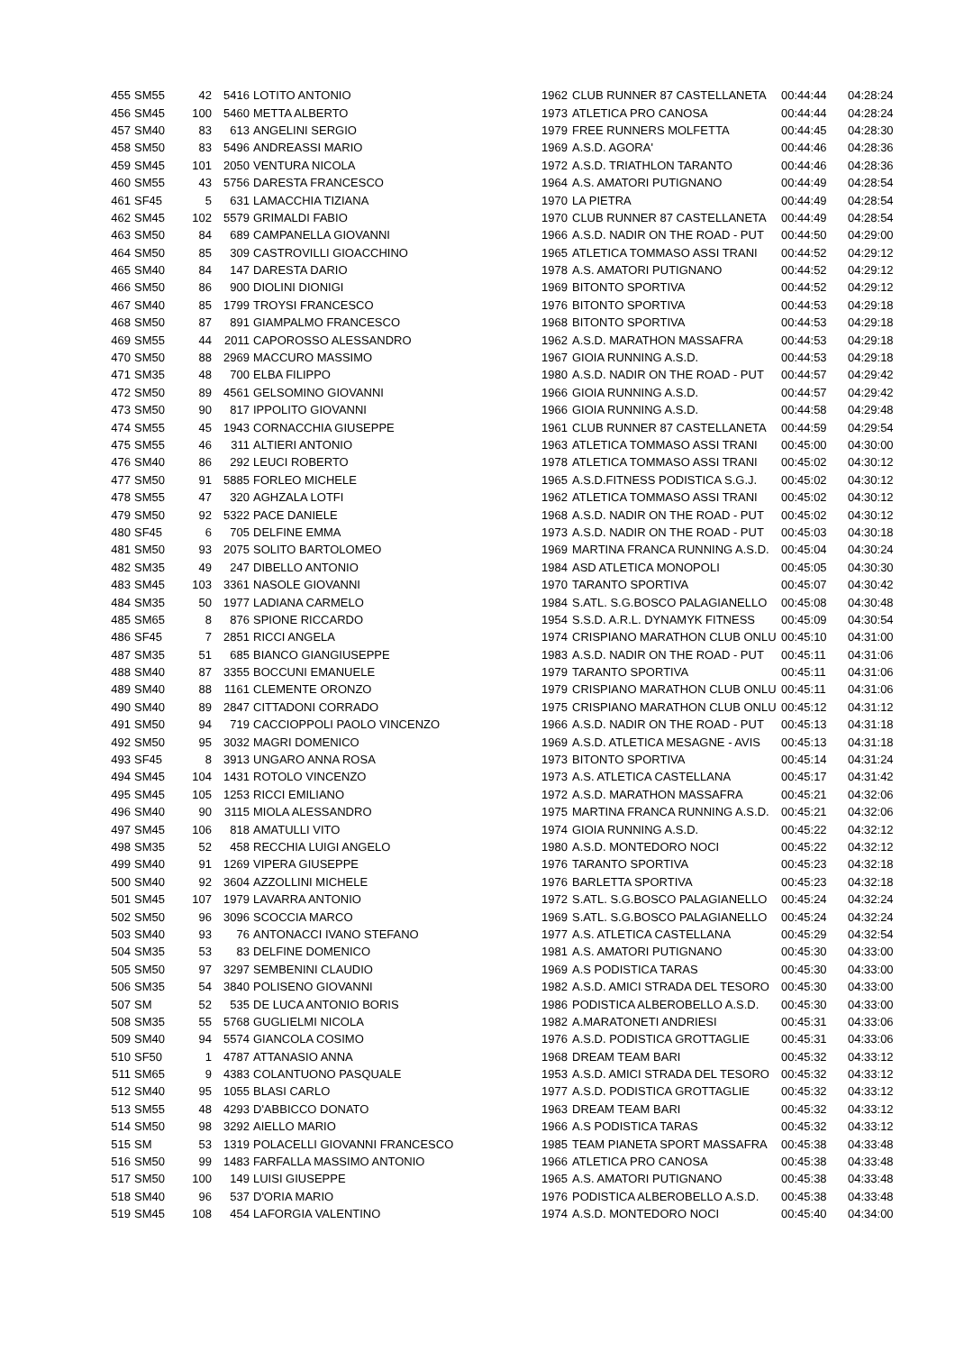| 455 | SM55 | 42 | 5416 | LOTITO ANTONIO | 1962 | CLUB RUNNER 87 CASTELLANETA | 00:44:44 | 04:28:24 |
| 456 | SM45 | 100 | 5460 | METTA ALBERTO | 1973 | ATLETICA PRO CANOSA | 00:44:44 | 04:28:24 |
| 457 | SM40 | 83 | 613 | ANGELINI SERGIO | 1979 | FREE RUNNERS MOLFETTA | 00:44:45 | 04:28:30 |
| 458 | SM50 | 83 | 5496 | ANDREASSI MARIO | 1969 | A.S.D. AGORA' | 00:44:46 | 04:28:36 |
| 459 | SM45 | 101 | 2050 | VENTURA NICOLA | 1972 | A.S.D. TRIATHLON TARANTO | 00:44:46 | 04:28:36 |
| 460 | SM55 | 43 | 5756 | DARESTA FRANCESCO | 1964 | A.S. AMATORI PUTIGNANO | 00:44:49 | 04:28:54 |
| 461 | SF45 | 5 | 631 | LAMACCHIA TIZIANA | 1970 | LA PIETRA | 00:44:49 | 04:28:54 |
| 462 | SM45 | 102 | 5579 | GRIMALDI FABIO | 1970 | CLUB RUNNER 87 CASTELLANETA | 00:44:49 | 04:28:54 |
| 463 | SM50 | 84 | 689 | CAMPANELLA GIOVANNI | 1966 | A.S.D. NADIR ON THE ROAD - PUT | 00:44:50 | 04:29:00 |
| 464 | SM50 | 85 | 309 | CASTROVILLI GIOACCHINO | 1965 | ATLETICA TOMMASO ASSI TRANI | 00:44:52 | 04:29:12 |
| 465 | SM40 | 84 | 147 | DARESTA DARIO | 1978 | A.S. AMATORI PUTIGNANO | 00:44:52 | 04:29:12 |
| 466 | SM50 | 86 | 900 | DIOLINI DIONIGI | 1969 | BITONTO SPORTIVA | 00:44:52 | 04:29:12 |
| 467 | SM40 | 85 | 1799 | TROYSI FRANCESCO | 1976 | BITONTO SPORTIVA | 00:44:53 | 04:29:18 |
| 468 | SM50 | 87 | 891 | GIAMPALMO FRANCESCO | 1968 | BITONTO SPORTIVA | 00:44:53 | 04:29:18 |
| 469 | SM55 | 44 | 2011 | CAPOROSSO ALESSANDRO | 1962 | A.S.D. MARATHON MASSAFRA | 00:44:53 | 04:29:18 |
| 470 | SM50 | 88 | 2969 | MACCURO MASSIMO | 1967 | GIOIA RUNNING A.S.D. | 00:44:53 | 04:29:18 |
| 471 | SM35 | 48 | 700 | ELBA FILIPPO | 1980 | A.S.D. NADIR ON THE ROAD - PUT | 00:44:57 | 04:29:42 |
| 472 | SM50 | 89 | 4561 | GELSOMINO GIOVANNI | 1966 | GIOIA RUNNING A.S.D. | 00:44:57 | 04:29:42 |
| 473 | SM50 | 90 | 817 | IPPOLITO GIOVANNI | 1966 | GIOIA RUNNING A.S.D. | 00:44:58 | 04:29:48 |
| 474 | SM55 | 45 | 1943 | CORNACCHIA GIUSEPPE | 1961 | CLUB RUNNER 87 CASTELLANETA | 00:44:59 | 04:29:54 |
| 475 | SM55 | 46 | 311 | ALTIERI ANTONIO | 1963 | ATLETICA TOMMASO ASSI TRANI | 00:45:00 | 04:30:00 |
| 476 | SM40 | 86 | 292 | LEUCI ROBERTO | 1978 | ATLETICA TOMMASO ASSI TRANI | 00:45:02 | 04:30:12 |
| 477 | SM50 | 91 | 5885 | FORLEO MICHELE | 1965 | A.S.D.FITNESS PODISTICA S.G.J. | 00:45:02 | 04:30:12 |
| 478 | SM55 | 47 | 320 | AGHZALA LOTFI | 1962 | ATLETICA TOMMASO ASSI TRANI | 00:45:02 | 04:30:12 |
| 479 | SM50 | 92 | 5322 | PACE DANIELE | 1968 | A.S.D. NADIR ON THE ROAD - PUT | 00:45:02 | 04:30:12 |
| 480 | SF45 | 6 | 705 | DELFINE EMMA | 1973 | A.S.D. NADIR ON THE ROAD - PUT | 00:45:03 | 04:30:18 |
| 481 | SM50 | 93 | 2075 | SOLITO BARTOLOMEO | 1969 | MARTINA FRANCA RUNNING A.S.D. | 00:45:04 | 04:30:24 |
| 482 | SM35 | 49 | 247 | DIBELLO ANTONIO | 1984 | ASD ATLETICA MONOPOLI | 00:45:05 | 04:30:30 |
| 483 | SM45 | 103 | 3361 | NASOLE GIOVANNI | 1970 | TARANTO SPORTIVA | 00:45:07 | 04:30:42 |
| 484 | SM35 | 50 | 1977 | LADIANA CARMELO | 1984 | S.ATL. S.G.BOSCO PALAGIANELLO | 00:45:08 | 04:30:48 |
| 485 | SM65 | 8 | 876 | SPIONE RICCARDO | 1954 | S.S.D. A.R.L. DYNAMYK FITNESS | 00:45:09 | 04:30:54 |
| 486 | SF45 | 7 | 2851 | RICCI ANGELA | 1974 | CRISPIANO MARATHON CLUB ONLU | 00:45:10 | 04:31:00 |
| 487 | SM35 | 51 | 685 | BIANCO GIANGIUSEPPE | 1983 | A.S.D. NADIR ON THE ROAD - PUT | 00:45:11 | 04:31:06 |
| 488 | SM40 | 87 | 3355 | BOCCUNI EMANUELE | 1979 | TARANTO SPORTIVA | 00:45:11 | 04:31:06 |
| 489 | SM40 | 88 | 1161 | CLEMENTE ORONZO | 1979 | CRISPIANO MARATHON CLUB ONLU | 00:45:11 | 04:31:06 |
| 490 | SM40 | 89 | 2847 | CITTADONI CORRADO | 1975 | CRISPIANO MARATHON CLUB ONLU | 00:45:12 | 04:31:12 |
| 491 | SM50 | 94 | 719 | CACCIOPPOLI PAOLO VINCENZO | 1966 | A.S.D. NADIR ON THE ROAD - PUT | 00:45:13 | 04:31:18 |
| 492 | SM50 | 95 | 3032 | MAGRI DOMENICO | 1969 | A.S.D. ATLETICA MESAGNE - AVIS | 00:45:13 | 04:31:18 |
| 493 | SF45 | 8 | 3913 | UNGARO ANNA ROSA | 1973 | BITONTO SPORTIVA | 00:45:14 | 04:31:24 |
| 494 | SM45 | 104 | 1431 | ROTOLO VINCENZO | 1973 | A.S. ATLETICA CASTELLANA | 00:45:17 | 04:31:42 |
| 495 | SM45 | 105 | 1253 | RICCI EMILIANO | 1972 | A.S.D. MARATHON MASSAFRA | 00:45:21 | 04:32:06 |
| 496 | SM40 | 90 | 3115 | MIOLA ALESSANDRO | 1975 | MARTINA FRANCA RUNNING A.S.D. | 00:45:21 | 04:32:06 |
| 497 | SM45 | 106 | 818 | AMATULLI VITO | 1974 | GIOIA RUNNING A.S.D. | 00:45:22 | 04:32:12 |
| 498 | SM35 | 52 | 458 | RECCHIA LUIGI ANGELO | 1980 | A.S.D. MONTEDORO NOCI | 00:45:22 | 04:32:12 |
| 499 | SM40 | 91 | 1269 | VIPERA GIUSEPPE | 1976 | TARANTO SPORTIVA | 00:45:23 | 04:32:18 |
| 500 | SM40 | 92 | 3604 | AZZOLLINI MICHELE | 1976 | BARLETTA SPORTIVA | 00:45:23 | 04:32:18 |
| 501 | SM45 | 107 | 1979 | LAVARRA ANTONIO | 1972 | S.ATL. S.G.BOSCO PALAGIANELLO | 00:45:24 | 04:32:24 |
| 502 | SM50 | 96 | 3096 | SCOCCIA MARCO | 1969 | S.ATL. S.G.BOSCO PALAGIANELLO | 00:45:24 | 04:32:24 |
| 503 | SM40 | 93 | 76 | ANTONACCI IVANO STEFANO | 1977 | A.S. ATLETICA CASTELLANA | 00:45:29 | 04:32:54 |
| 504 | SM35 | 53 | 83 | DELFINE DOMENICO | 1981 | A.S. AMATORI PUTIGNANO | 00:45:30 | 04:33:00 |
| 505 | SM50 | 97 | 3297 | SEMBENINI CLAUDIO | 1969 | A.S PODISTICA TARAS | 00:45:30 | 04:33:00 |
| 506 | SM35 | 54 | 3840 | POLISENO GIOVANNI | 1982 | A.S.D. AMICI STRADA DEL TESORO | 00:45:30 | 04:33:00 |
| 507 | SM | 52 | 535 | DE LUCA ANTONIO BORIS | 1986 | PODISTICA ALBEROBELLO A.S.D. | 00:45:30 | 04:33:00 |
| 508 | SM35 | 55 | 5768 | GUGLIELMI NICOLA | 1982 | A.MARATONETI ANDRIESI | 00:45:31 | 04:33:06 |
| 509 | SM40 | 94 | 5574 | GIANCOLA COSIMO | 1976 | A.S.D. PODISTICA GROTTAGLIE | 00:45:31 | 04:33:06 |
| 510 | SF50 | 1 | 4787 | ATTANASIO ANNA | 1968 | DREAM TEAM BARI | 00:45:32 | 04:33:12 |
| 511 | SM65 | 9 | 4383 | COLANTUONO PASQUALE | 1953 | A.S.D. AMICI STRADA DEL TESORO | 00:45:32 | 04:33:12 |
| 512 | SM40 | 95 | 1055 | BLASI CARLO | 1977 | A.S.D. PODISTICA GROTTAGLIE | 00:45:32 | 04:33:12 |
| 513 | SM55 | 48 | 4293 | D'ABBICCO DONATO | 1963 | DREAM TEAM BARI | 00:45:32 | 04:33:12 |
| 514 | SM50 | 98 | 3292 | AIELLO MARIO | 1966 | A.S PODISTICA TARAS | 00:45:32 | 04:33:12 |
| 515 | SM | 53 | 1319 | POLACELLI GIOVANNI FRANCESCO | 1985 | TEAM PIANETA SPORT MASSAFRA | 00:45:38 | 04:33:48 |
| 516 | SM50 | 99 | 1483 | FARFALLA MASSIMO ANTONIO | 1966 | ATLETICA PRO CANOSA | 00:45:38 | 04:33:48 |
| 517 | SM50 | 100 | 149 | LUISI GIUSEPPE | 1965 | A.S. AMATORI PUTIGNANO | 00:45:38 | 04:33:48 |
| 518 | SM40 | 96 | 537 | D'ORIA MARIO | 1976 | PODISTICA ALBEROBELLO A.S.D. | 00:45:38 | 04:33:48 |
| 519 | SM45 | 108 | 454 | LAFORGIA VALENTINO | 1974 | A.S.D. MONTEDORO NOCI | 00:45:40 | 04:34:00 |